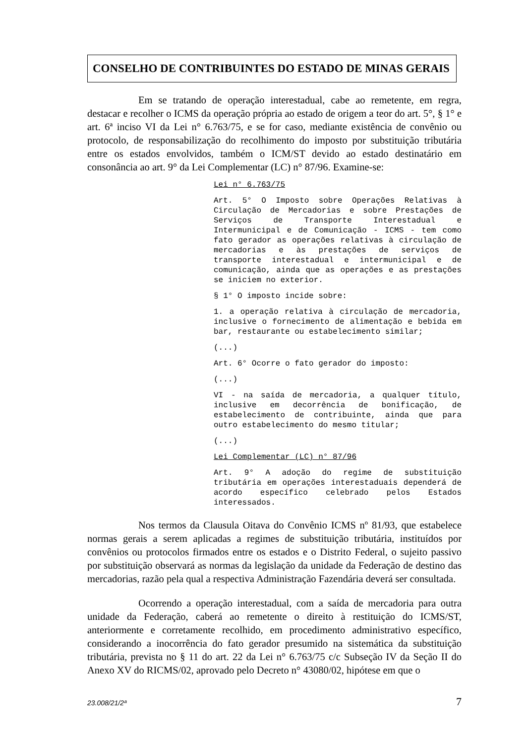CONSELHO DE CONTRIBUINTES DO ESTADO DE MINAS GERAIS
Em se tratando de operação interestadual, cabe ao remetente, em regra, destacar e recolher o ICMS da operação própria ao estado de origem a teor do art. 5°, § 1° e art. 6ª inciso VI da Lei n° 6.763/75, e se for caso, mediante existência de convênio ou protocolo, de responsabilização do recolhimento do imposto por substituição tributária entre os estados envolvidos, também o ICM/ST devido ao estado destinatário em consonância ao art. 9° da Lei Complementar (LC) n° 87/96. Examine-se:
Lei n° 6.763/75
Art. 5° O Imposto sobre Operações Relativas à Circulação de Mercadorias e sobre Prestações de Serviços de Transporte Interestadual e Intermunicipal e de Comunicação - ICMS - tem como fato gerador as operações relativas à circulação de mercadorias e às prestações de serviços de transporte interestadual e intermunicipal e de comunicação, ainda que as operações e as prestações se iniciem no exterior.
§ 1° O imposto incide sobre:
1. a operação relativa à circulação de mercadoria, inclusive o fornecimento de alimentação e bebida em bar, restaurante ou estabelecimento similar;
(...)
Art. 6° Ocorre o fato gerador do imposto:
(...)
VI - na saída de mercadoria, a qualquer título, inclusive em decorrência de bonificação, de estabelecimento de contribuinte, ainda que para outro estabelecimento do mesmo titular;
(...)
Lei Complementar (LC) n° 87/96
Art. 9° A adoção do regime de substituição tributária em operações interestaduais dependerá de acordo específico celebrado pelos Estados interessados.
Nos termos da Clausula Oitava do Convênio ICMS nº 81/93, que estabelece normas gerais a serem aplicadas a regimes de substituição tributária, instituídos por convênios ou protocolos firmados entre os estados e o Distrito Federal, o sujeito passivo por substituição observará as normas da legislação da unidade da Federação de destino das mercadorias, razão pela qual a respectiva Administração Fazendária deverá ser consultada.
Ocorrendo a operação interestadual, com a saída de mercadoria para outra unidade da Federação, caberá ao remetente o direito à restituição do ICMS/ST, anteriormente e corretamente recolhido, em procedimento administrativo específico, considerando a inocorrência do fato gerador presumido na sistemática da substituição tributária, prevista no § 11 do art. 22 da Lei n° 6.763/75 c/c Subseção IV da Seção II do Anexo XV do RICMS/02, aprovado pelo Decreto n° 43080/02, hipótese em que o
23.008/21/2ª 7